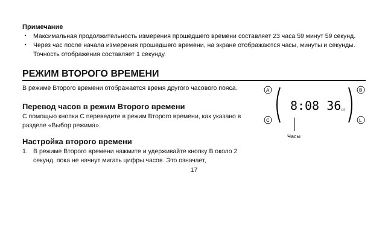Примечание
・ Максимальная продолжительность измерения прошедшего времени составляет 23 часа 59 минут 59 секунд.
・ Через час после начала измерения прошедшего времени, на экране отображаются часы, минуты и секунды. Точность отображения составляет 1 секунду.
РЕЖИМ ВТОРОГО ВРЕМЕНИ
В режиме Второго времени отображается время другого часового пояса.
Перевод часов в режим Второго времени
С помощью кнопки C переведите в режим Второго времени, как указано в разделе «Выбор режима».
Настройка второго времени
1. В режиме Второго времени нажмите и удерживайте кнопку B около 2 секунд, пока не начнут мигать цифры часов. Это означает,
A
B
C
L
8:08 36
DT
Часы
17